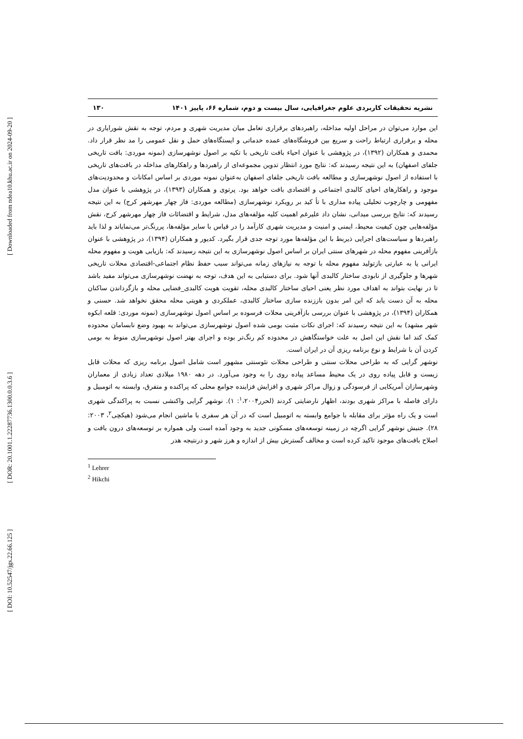[ Downloaded from ndea10.khu.ac.ir on 2024-09-20 ]
[ DOR: 20.1001.1.22287736.1300.0.0.3.6 ]
[ DOI: 10.52547/jgs.22.66.125 ]
نشریه تحقیقات کاربردی علوم جغرافیایی، سال بیست و دوم، شماره ۶۶، پاییز ۱۴۰۱ ۱۳۰
این موارد می‌توان در مراحل اولیه مداخله، راهبردهای برقراری تعامل میان مدیریت شهری و مردم، توجه به نقش شورایاری در محله و برقراری ارتباط راحت و سریع بین فروشگاه‌های عمده خدماتی و ایستگاه‌های حمل و نقل عمومی را مد نظر قرار داد. محمدی و همکاران (۱۳۹۲)، در پژوهشی با عنوان احیاء بافت تاریخی با تکیه بر اصول نوشهرسازی (نمونه موردی: بافت تاریخی جلفای اصفهان) به این نتیجه رسیدند که: نتایج مورد انتظار تدوین مجموعه‌ای از راهبردها و راهکارهای مداخله در بافت‌های تاریخی با استفاده از اصول نوشهرسازی و مطالعه بافت تاریخی جلفای اصفهان به‌عنوان نمونه موردی بر اساس امکانات و محدودیت‌های موجود و راهکارهای احیای کالبدی اجتماعی و اقتصادی بافت خواهد بود. پرتوی و همکاران (۱۳۹۳)، در پژوهشی با عنوان مدل مفهومی و چارچوب تحلیلی پیاده مداری با تأ کید بر رویکرد نوشهرسازی (مطالعه موردی: فاز چهار مهرشهر کرج) به این نتیجه رسیدند که: نتایج بررسی میدانی، نشان داد علیرغم اهمیت کلیه مؤلفه‌های مدل، شرایط و اقتضائات فاز چهار مهرشهر کرج، نقش مؤلفه‌هایی چون کیفیت محیط، ایمنی و امنیت و مدیریت شهری کارآمد را در قیاس با سایر مؤلفه‌ها، پررنگ‌تر می‌نمایاند و لذا باید راهبردها و سیاست‌های اجرایی ذیربط با این مؤلفه‌ها مورد توجه جدی قرار بگیرد. کدیور و همکاران (۱۳۹۴)، در پژوهشی با عنوان بازآفرینی مفهوم محله در شهرهای سنتی ایران بر اساس اصول نوشهرسازی به این نتیجه رسیدند که: بازیابی هویت و مفهوم محله ایرانی یا به عبارتی بازتولید مفهوم محله با توجه به نیازهای زمانه می‌تواند سبب حفظ نظام اجتماعی-اقتصادی محلات تاریخی شهرها و جلوگیری از نابودی ساختار کالبدی آنها شود. برای دستیابی به این هدف، توجه به نهضت نوشهرسازی می‌تواند مفید باشد تا در نهایت بتواند به اهداف مورد نظر یعنی احیای ساختار کالبدی محله، تقویت هویت کالبدی_فضایی محله و بازگرداندن ساکنان محله به آن دست یابد که این امر بدون باززنده سازی ساختار کالبدی، عملکردی و هویتی محله محقق نخواهد شد. حسنی و همکاران (۱۳۹۴)، در پژوهشی با عنوان بررسی بازآفرینی محلات فرسوده بر اساس اصول نوشهرسازی (نمونه موردی: قلعه ابکوه شهر مشهد) به این نتیجه رسیدند که: اجرای نکات مثبت بومی شده اصول نوشهرسازی می‌تواند به بهبود وضع نابسامان محدوده کمک کند اما نقش این اصل به علت خواستگاهش در محدوده کم رنگ‌تر بوده و اجرای بهتر اصول نوشهرسازی منوط به بومی کردن آن با شرایط و نوع برنامه ریزی آن در ایران است.
نوشهر گرایی که به طراحی محلات سنتی و طراحی محلات نئوسنتی مشهور است شامل اصول برنامه ریزی که محلات قابل زیست و قابل پیاده روی در یک محیط مساعد پیاده روی را به وجود می‌آورد. در دهه ۱۹۸۰ میلادی تعداد زیادی از معماران وشهرسازان آمریکایی از فرسودگی و زوال مراکز شهری و افزایش فزاینده جوامع محلی که پراکنده و متفرق، وابسته به اتومبیل و دارای فاصله با مراکز شهری بودند، اظهار نارضایتی کردند (لحرر<sup>۱</sup>،۲۰۰۴: ۱). نوشهر گرایی واکنشی نسبت به پراکندگی شهری است و یک راه مؤثر برای مقابله با جوامع وابسته به اتومبیل است که در آن هر سفری با ماشین انجام می‌شود (هیکچی<sup>۲</sup>، ۲۰۰۳: ۲۸). جنبش نوشهر گرایی اگرچه در زمینه توسعه‌های مسکونی جدید به وجود آمده است ولی همواره بر توسعه‌های درون بافت و اصلاح بافت‌های موجود تاکید کرده است و مخالف گسترش بیش از اندازه و هرز شهر و درنتیجه هدر
<sup>1</sup> Lehrer
<sup>2</sup> Hikchi